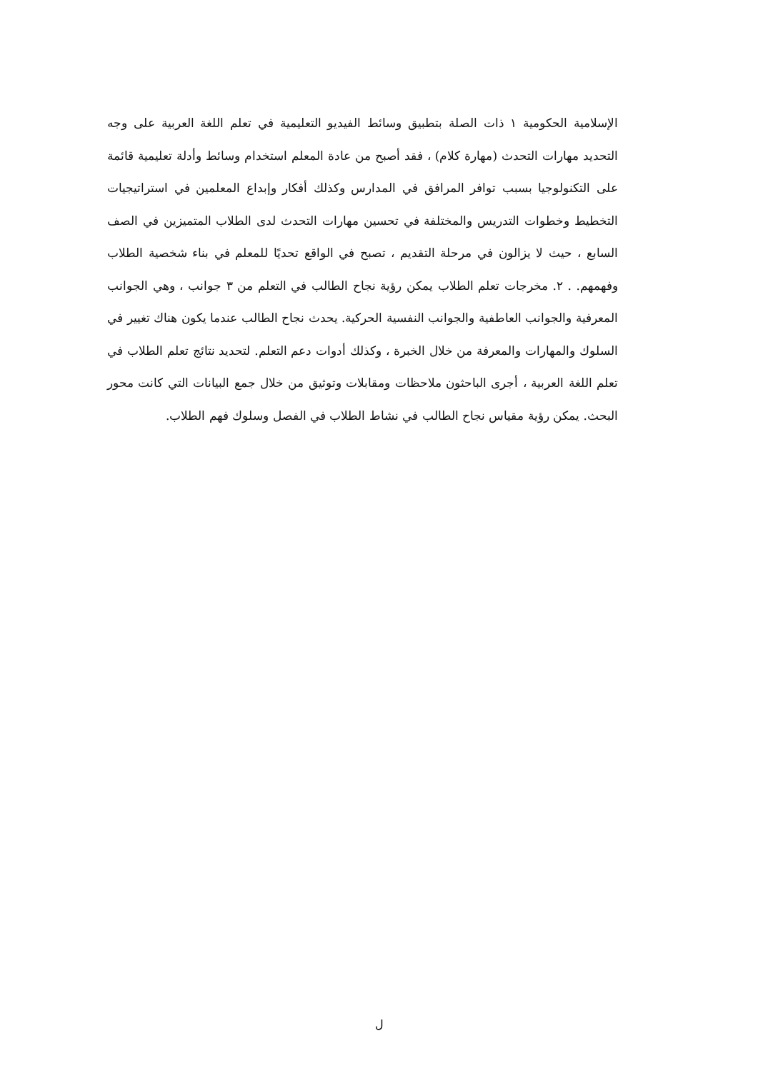الإسلامية الحكومية ١ ذات الصلة بتطبيق وسائط الفيديو التعليمية في تعلم اللغة العربية على وجه التحديد مهارات التحدث (مهارة كلام) ، فقد أصبح من عادة المعلم استخدام وسائط وأدلة تعليمية قائمة على التكنولوجيا بسبب توافر المرافق في المدارس وكذلك أفكار وإبداع المعلمين في استراتيجيات التخطيط وخطوات التدريس والمختلفة في تحسين مهارات التحدث لدى الطلاب المتميزين في الصف السابع ، حيث لا يزالون في مرحلة التقديم ، تصبح في الواقع تحديًا للمعلم في بناء شخصية الطلاب وفهمهم. . ٢. مخرجات تعلم الطلاب يمكن رؤية نجاح الطالب في التعلم من ٣ جوانب ، وهي الجوانب المعرفية والجوانب العاطفية والجوانب النفسية الحركية. يحدث نجاح الطالب عندما يكون هناك تغيير في السلوك والمهارات والمعرفة من خلال الخبرة ، وكذلك أدوات دعم التعلم. لتحديد نتائج تعلم الطلاب في تعلم اللغة العربية ، أجرى الباحثون ملاحظات ومقابلات وتوثيق من خلال جمع البيانات التي كانت محور البحث. يمكن رؤية مقياس نجاح الطالب في نشاط الطلاب في الفصل وسلوك فهم الطلاب.
ل